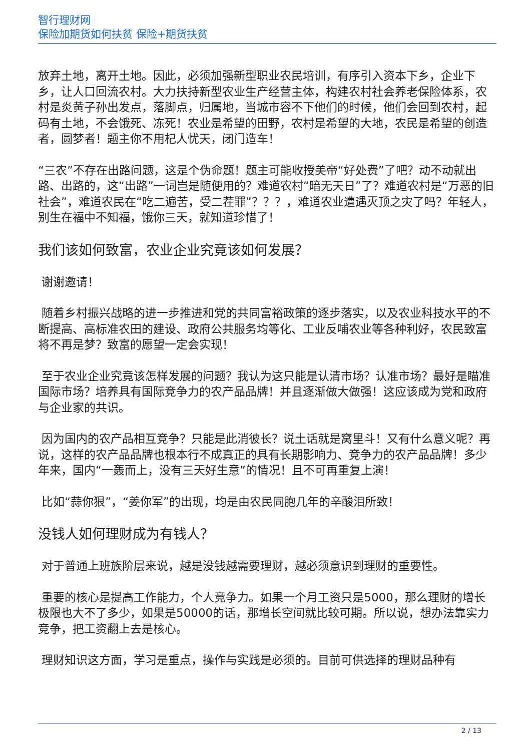智行理财网
保险加期货如何扶贫 保险+期货扶贫
放弃土地，离开土地。因此，必须加强新型职业农民培训，有序引入资本下乡，企业下乡，让人口回流农村。大力扶持新型农业生产经营主体，构建农村社会养老保险体系，农村是炎黄子孙出发点，落脚点，归属地，当城市容不下他们的时候，他们会回到农村，起码有土地，不会饿死、冻死！农业是希望的田野，农村是希望的大地，农民是希望的创造者，圆梦者！题主你不用杞人忧天，闭门造车！
“三农”不存在出路问题，这是个伪命题！题主可能收授美帝“好处费”了吧？动不动就出路、出路的，这“出路”一词岂是随便用的？难道农村“暗无天日”了？难道农村是“万恶的旧社会”，难道农民在“吃二遍苦，受二茬罪”？？？，难道农业遭遇灭顶之灾了吗？年轻人，别生在福中不知福，饿你三天，就知道珍惜了！
我们该如何致富，农业企业究竟该如何发展？
谢谢邀请！
随着乡村振兴战略的进一步推进和党的共同富裕政策的逐步落实，以及农业科技水平的不断提高、高标准农田的建设、政府公共服务均等化、工业反哺农业等各种利好，农民致富将不再是梦？致富的愿望一定会实现！
至于农业企业究竟该怎样发展的问题？我认为这只能是认清市场？认准市场？最好是瞄准国际市场？培养具有国际竞争力的农产品品牌！并且逐渐做大做强！这应该成为党和政府与企业家的共识。
因为国内的农产品相互竞争？只能是此消彼长？说土话就是窝里斗！又有什么意义呢？再说，这样的农产品品牌也根本行不成真正的具有长期影响力、竞争力的农产品品牌！多少年来，国内“一轰而上，没有三天好生意”的情况！且不可再重复上演！
比如“蒜你狠”，“姜你军”的出现，均是由农民同胞几年的辛酸泪所致！
没钱人如何理财成为有钱人？
对于普通上班族阶层来说，越是没钱越需要理财，越必须意识到理财的重要性。
重要的核心是提高工作能力，个人竞争力。如果一个月工资只是5000，那么理财的增长极限也大不了多少，如果是50000的话，那增长空间就比较可期。所以说，想办法靠实力竞争，把工资翻上去是核心。
理财知识这方面，学习是重点，操作与实践是必须的。目前可供选择的理财品种有
2 / 13